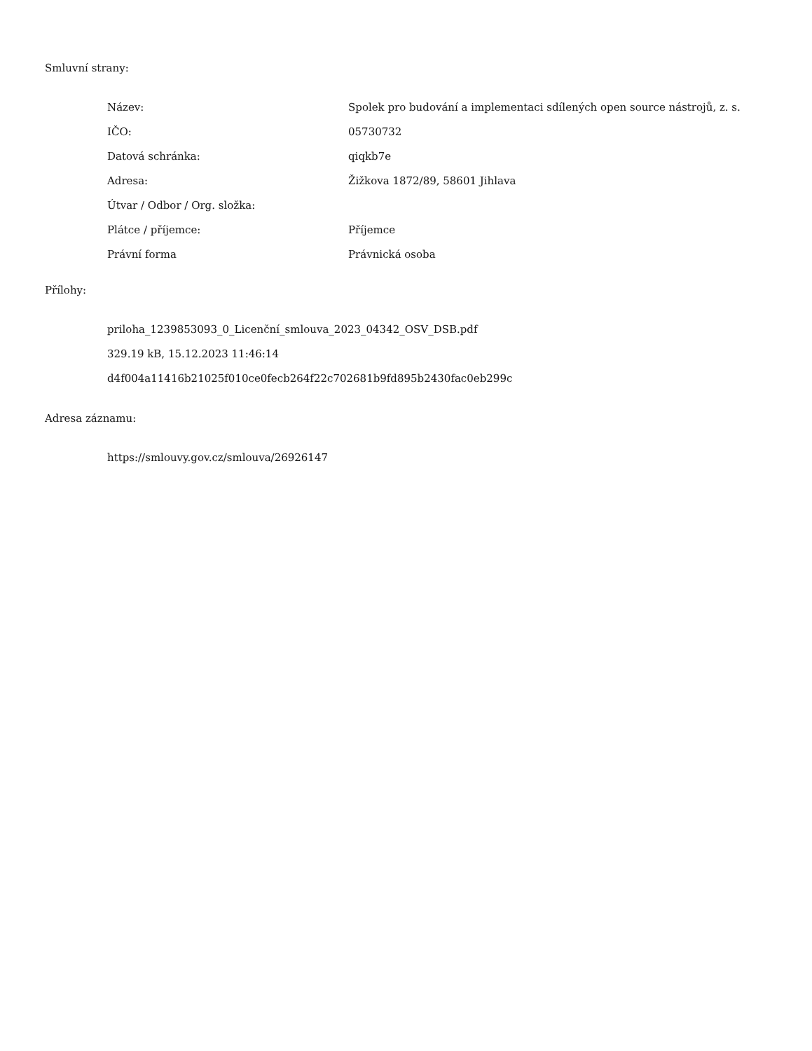Smluvní strany:
| Název: | Spolek pro budování a implementaci sdílených open source nástrojů, z. s. |
| IČO: | 05730732 |
| Datová schránka: | qiqkb7e |
| Adresa: | Žižkova 1872/89, 58601 Jihlava |
| Útvar / Odbor / Org. složka: | |
| Plátce / příjemce: | Příjemce |
| Právní forma | Právnická osoba |
Přílohy:
priloha_1239853093_0_Licenční_smlouva_2023_04342_OSV_DSB.pdf
329.19 kB, 15.12.2023 11:46:14
d4f004a11416b21025f010ce0fecb264f22c702681b9fd895b2430fac0eb299c
Adresa záznamu:
https://smlouvy.gov.cz/smlouva/26926147